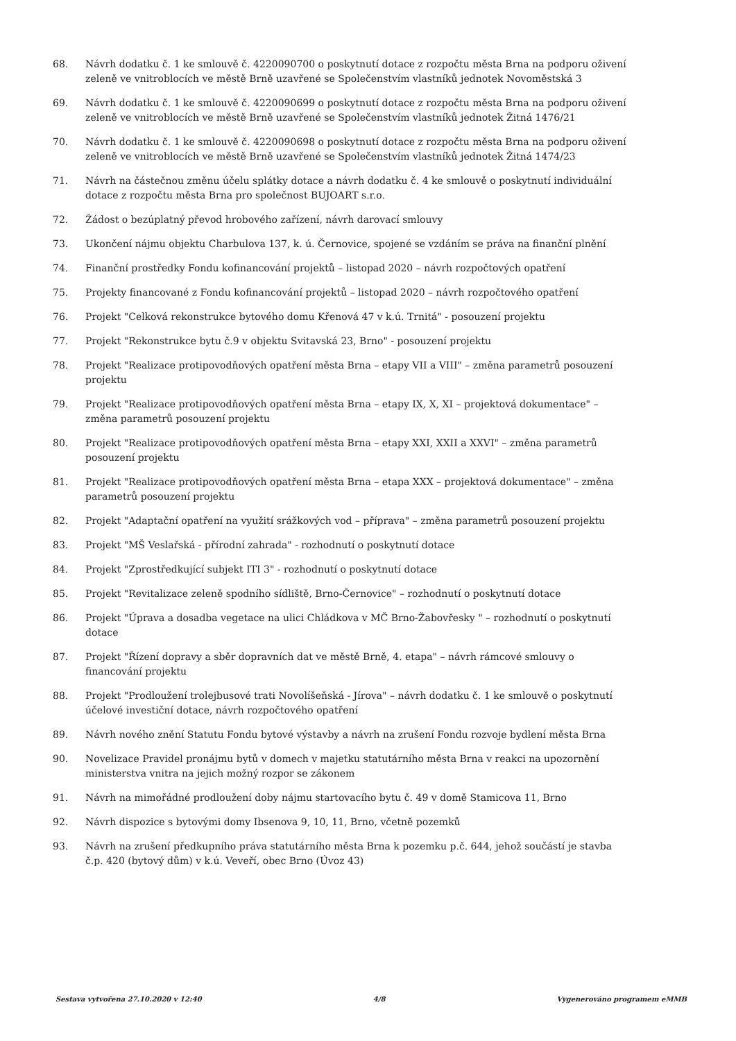68. Návrh dodatku č. 1 ke smlouvě č. 4220090700 o poskytnutí dotace z rozpočtu města Brna na podporu oživení zeleně ve vnitroblocích ve městě Brně uzavřené se Společenstvím vlastníků jednotek Novoměstská 3
69. Návrh dodatku č. 1 ke smlouvě č. 4220090699 o poskytnutí dotace z rozpočtu města Brna na podporu oživení zeleně ve vnitroblocích ve městě Brně uzavřené se Společenstvím vlastníků jednotek Žitná 1476/21
70. Návrh dodatku č. 1 ke smlouvě č. 4220090698 o poskytnutí dotace z rozpočtu města Brna na podporu oživení zeleně ve vnitroblocích ve městě Brně uzavřené se Společenstvím vlastníků jednotek Žitná 1474/23
71. Návrh na částečnou změnu účelu splátky dotace a návrh dodatku č. 4 ke smlouvě o poskytnutí individuální dotace z rozpočtu města Brna pro společnost BUJOART s.r.o.
72. Žádost o bezúplatný převod hrobového zařízení, návrh darovací smlouvy
73. Ukončení nájmu objektu Charbulova 137, k. ú. Černovice, spojené se vzdáním se práva na finanční plnění
74. Finanční prostředky Fondu kofinancování projektů – listopad 2020 – návrh rozpočtových opatření
75. Projekty financované z Fondu kofinancování projektů – listopad 2020 – návrh rozpočtového opatření
76. Projekt "Celková rekonstrukce bytového domu Křenová 47 v k.ú. Trnitá" - posouzení projektu
77. Projekt "Rekonstrukce bytu č.9 v objektu Svitavská 23, Brno" - posouzení projektu
78. Projekt "Realizace protipovodňových opatření města Brna – etapy VII a VIII" – změna parametrů posouzení projektu
79. Projekt "Realizace protipovodňových opatření města Brna – etapy IX, X, XI – projektová dokumentace" – změna parametrů posouzení projektu
80. Projekt "Realizace protipovodňových opatření města Brna – etapy XXI, XXII a XXVI" – změna parametrů posouzení projektu
81. Projekt "Realizace protipovodňových opatření města Brna – etapa XXX – projektová dokumentace" – změna parametrů posouzení projektu
82. Projekt "Adaptační opatření na využití srážkových vod – příprava" – změna parametrů posouzení projektu
83. Projekt "MŠ Veslařská - přírodní zahrada" - rozhodnutí o poskytnutí dotace
84. Projekt "Zprostředkující subjekt ITI 3" - rozhodnutí o poskytnutí dotace
85. Projekt "Revitalizace zeleně spodního sídliště, Brno-Černovice" – rozhodnutí o poskytnutí dotace
86. Projekt "Úprava a dosadba vegetace na ulici Chládkova v MČ Brno-Žabovřesky " – rozhodnutí o poskytnutí dotace
87. Projekt "Řízení dopravy a sběr dopravních dat ve městě Brně, 4. etapa" – návrh rámcové smlouvy o financování projektu
88. Projekt "Prodloužení trolejbusové trati Novolíšeňská - Jírova" – návrh dodatku č. 1 ke smlouvě o poskytnutí účelové investiční dotace, návrh rozpočtového opatření
89. Návrh nového znění Statutu Fondu bytové výstavby a návrh na zrušení Fondu rozvoje bydlení města Brna
90. Novelizace Pravidel pronájmu bytů v domech v majetku statutárního města Brna v reakci na upozornění ministerstva vnitra na jejich možný rozpor se zákonem
91. Návrh na mimořádné prodloužení doby nájmu startovacího bytu č. 49 v domě Stamicova 11, Brno
92. Návrh dispozice s bytovými domy Ibsenova 9, 10, 11, Brno, včetně pozemků
93. Návrh na zrušení předkupního práva statutárního města Brna k pozemku p.č. 644, jehož součástí je stavba č.p. 420 (bytový dům) v k.ú. Veveří, obec Brno (Úvoz 43)
Sestava vytvořena 27.10.2020 v 12:40 4/8 Vygenerováno programem eMMB